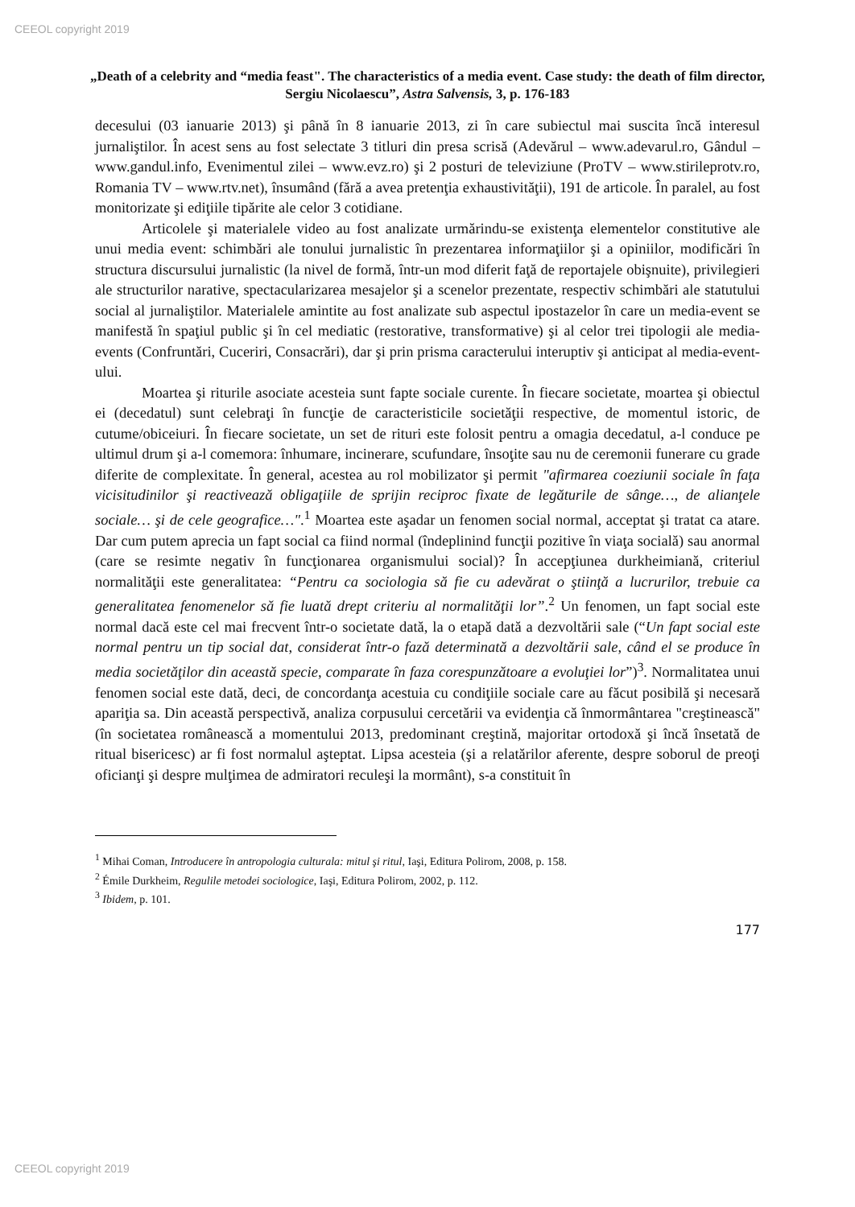CEEOL copyright 2019
„Death of a celebrity and “media feast". The characteristics of a media event. Case study: the death of film director, Sergiu Nicolaescu”, Astra Salvensis, 3, p. 176-183
decesului (03 ianuarie 2013) şi până în 8 ianuarie 2013, zi în care subiectul mai suscita încă interesul jurnaliştilor. În acest sens au fost selectate 3 titluri din presa scrisă (Adevărul – www.adevarul.ro, Gândul – www.gandul.info, Evenimentul zilei – www.evz.ro) şi 2 posturi de televiziune (ProTV – www.stirileprotv.ro, Romania TV – www.rtv.net), însumând (fără a avea pretenţia exhaustivităţii), 191 de articole. În paralel, au fost monitorizate şi ediţiile tipărite ale celor 3 cotidiane.
Articolele şi materialele video au fost analizate urmărindu-se existenţa elementelor constitutive ale unui media event: schimbări ale tonului jurnalistic în prezentarea informaţiilor şi a opiniilor, modificări în structura discursului jurnalistic (la nivel de formă, într-un mod diferit faţă de reportajele obişnuite), privilegieri ale structurilor narative, spectacularizarea mesajelor şi a scenelor prezentate, respectiv schimbări ale statutului social al jurnaliştilor. Materialele amintite au fost analizate sub aspectul ipostazelor în care un media-event se manifestă în spaţiul public şi în cel mediatic (restorative, transformative) şi al celor trei tipologii ale media-events (Confruntări, Cuceriri, Consacrări), dar şi prin prisma caracterului interuptiv şi anticipat al media-event-ului.
Moartea şi riturile asociate acesteia sunt fapte sociale curente. În fiecare societate, moartea şi obiectul ei (decedatul) sunt celebraţi în funcţie de caracteristicile societăţii respective, de momentul istoric, de cutume/obiceiuri. În fiecare societate, un set de rituri este folosit pentru a omagia decedatul, a-l conduce pe ultimul drum şi a-l comemora: înhumare, incinerare, scufundare, însoţite sau nu de ceremonii funerare cu grade diferite de complexitate. În general, acestea au rol mobilizator şi permit "afirmarea coeziunii sociale în faţa vicisitudinilor şi reactivează obligaţiile de sprijin reciproc fixate de legăturile de sânge…, de alianţele sociale… şi de cele geografice…".<sup>1</sup> Moartea este aşadar un fenomen social normal, acceptat şi tratat ca atare. Dar cum putem aprecia un fapt social ca fiind normal (îndeplinind funcţii pozitive în viaţa socială) sau anormal (care se resimte negativ în funcţionarea organismului social)? În accepţiunea durkheimiană, criteriul normalităţii este generalitatea: “Pentru ca sociologia să fie cu adevărat o ştiinţă a lucrurilor, trebuie ca generalitatea fenomenelor să fie luată drept criteriu al normalităţii lor”.<sup>2</sup> Un fenomen, un fapt social este normal dacă este cel mai frecvent într-o societate dată, la o etapă dată a dezvoltării sale (“Un fapt social este normal pentru un tip social dat, considerat într-o fază determinată a dezvoltării sale, când el se produce în media societăţilor din această specie, comparate în faza corespunzătoare a evoluţiei lor”)<sup>3</sup>. Normalitatea unui fenomen social este dată, deci, de concordanţa acestuia cu condiţiile sociale care au făcut posibilă şi necesară apariţia sa. Din această perspectivă, analiza corpusului cercetării va evidenţia că înmormântarea "creştinească" (în societatea românească a momentului 2013, predominant creştină, majoritar ortodoxă şi încă însetată de ritual bisericesc) ar fi fost normalul aşteptat. Lipsa acesteia (şi a relatărilor aferente, despre soborul de preoţi oficianţi şi despre mulţimea de admiratori reculeşi la mormânt), s-a constituit în
<sup>1</sup> Mihai Coman, Introducere în antropologia culturala: mitul şi ritul, Iaşi, Editura Polirom, 2008, p. 158.
<sup>2</sup> Émile Durkheim, Regulile metodei sociologice, Iaşi, Editura Polirom, 2002, p. 112.
<sup>3</sup> Ibidem, p. 101.
177
CEEOL copyright 2019